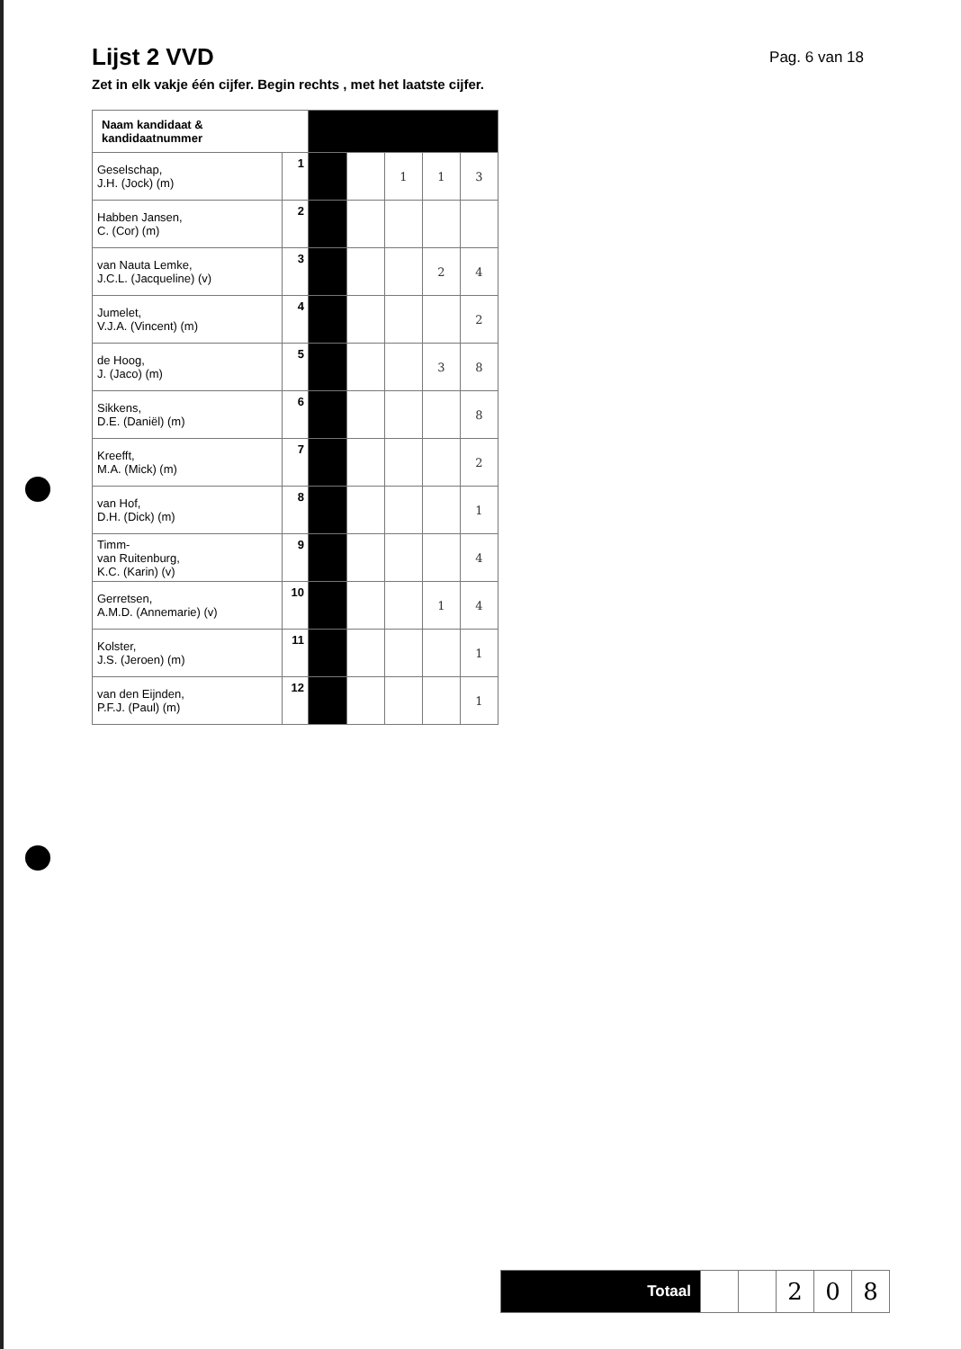Lijst 2 VVD
Pag. 6 van 18
Zet in elk vakje één cijfer. Begin rechts , met het laatste cijfer.
| Naam kandidaat & kandidaatnummer | | | | | | |
| Geselschap, J.H. (Jock) (m) | 1 | | | 1 | 1 | 3 |
| Habben Jansen, C. (Cor) (m) | 2 | | | | | |
| van Nauta Lemke, J.C.L. (Jacqueline) (v) | 3 | | | | 2 | 4 |
| Jumelet, V.J.A. (Vincent) (m) | 4 | | | | | 2 |
| de Hoog, J. (Jaco) (m) | 5 | | | | 3 | 8 |
| Sikkens, D.E. (Daniël) (m) | 6 | | | | | 8 |
| Kreefft, M.A. (Mick) (m) | 7 | | | | | 2 |
| van Hof, D.H. (Dick) (m) | 8 | | | | | 1 |
| Timm- van Ruitenburg, K.C. (Karin) (v) | 9 | | | | | 4 |
| Gerretsen, A.M.D. (Annemarie) (v) | 10 | | | | 1 | 4 |
| Kolster, J.S. (Jeroen) (m) | 11 | | | | | 1 |
| van den Eijnden, P.F.J. (Paul) (m) | 12 | | | | | 1 |
| Totaal | | | 2 | 0 | 8 |